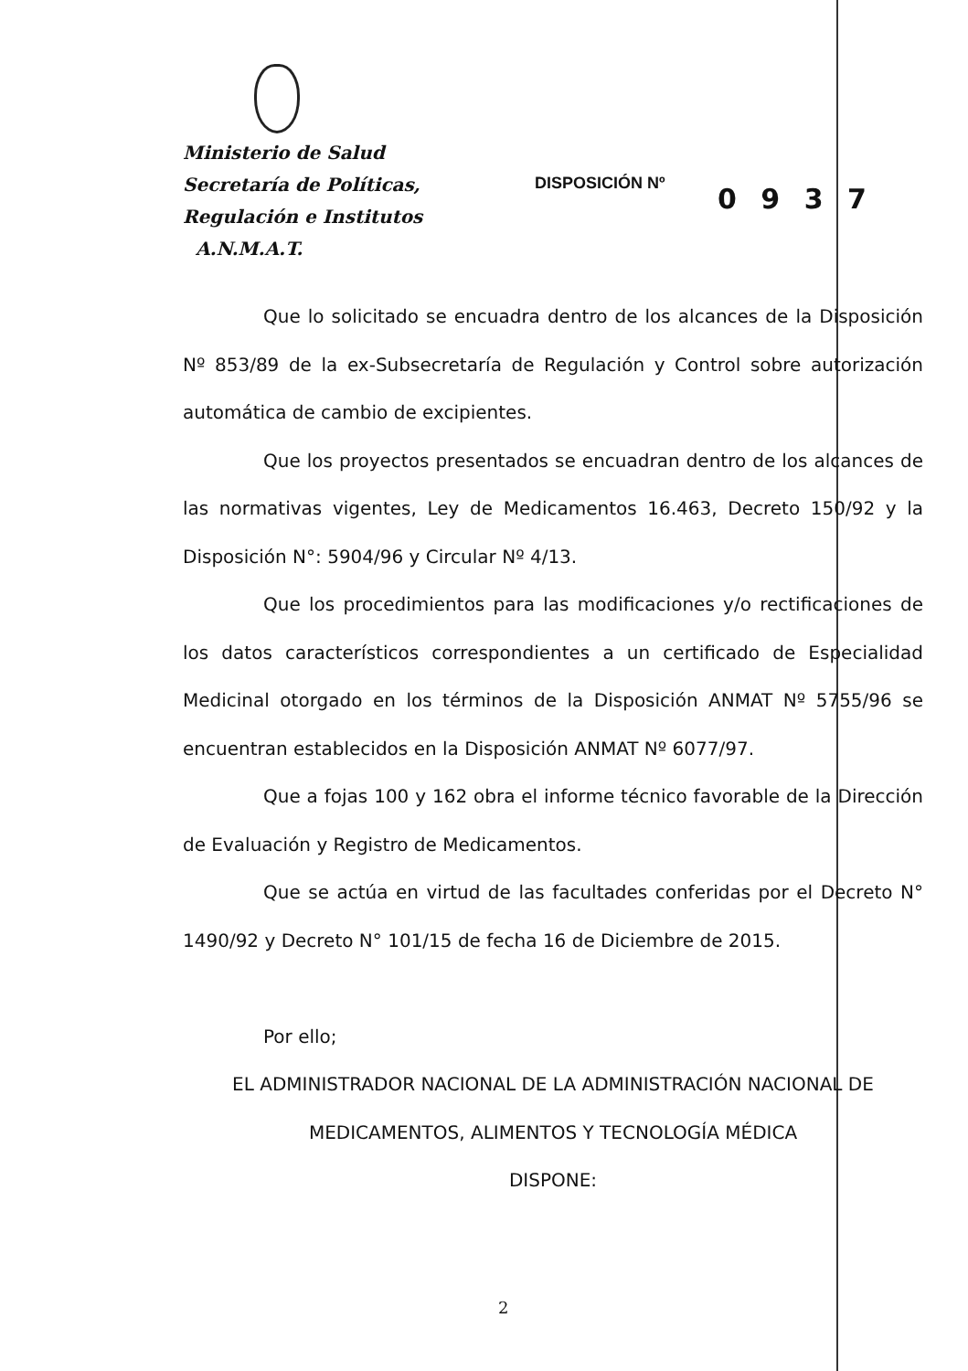Ministerio de Salud
Secretaría de Políticas,
Regulación e Institutos
A.N.M.A.T.
DISPOSICIÓN Nº 0 9 3 7
Que lo solicitado se encuadra dentro de los alcances de la Disposición Nº 853/89 de la ex-Subsecretaría de Regulación y Control sobre autorización automática de cambio de excipientes.
Que los proyectos presentados se encuadran dentro de los alcances de las normativas vigentes, Ley de Medicamentos 16.463, Decreto 150/92 y la Disposición N°: 5904/96 y Circular Nº 4/13.
Que los procedimientos para las modificaciones y/o rectificaciones de los datos característicos correspondientes a un certificado de Especialidad Medicinal otorgado en los términos de la Disposición ANMAT Nº 5755/96 se encuentran establecidos en la Disposición ANMAT Nº 6077/97.
Que a fojas 100 y 162 obra el informe técnico favorable de la Dirección de Evaluación y Registro de Medicamentos.
Que se actúa en virtud de las facultades conferidas por el Decreto N° 1490/92 y Decreto N° 101/15 de fecha 16 de Diciembre de 2015.
Por ello;
EL ADMINISTRADOR NACIONAL DE LA ADMINISTRACIÓN NACIONAL DE
MEDICAMENTOS, ALIMENTOS Y TECNOLOGÍA MÉDICA
DISPONE:
2